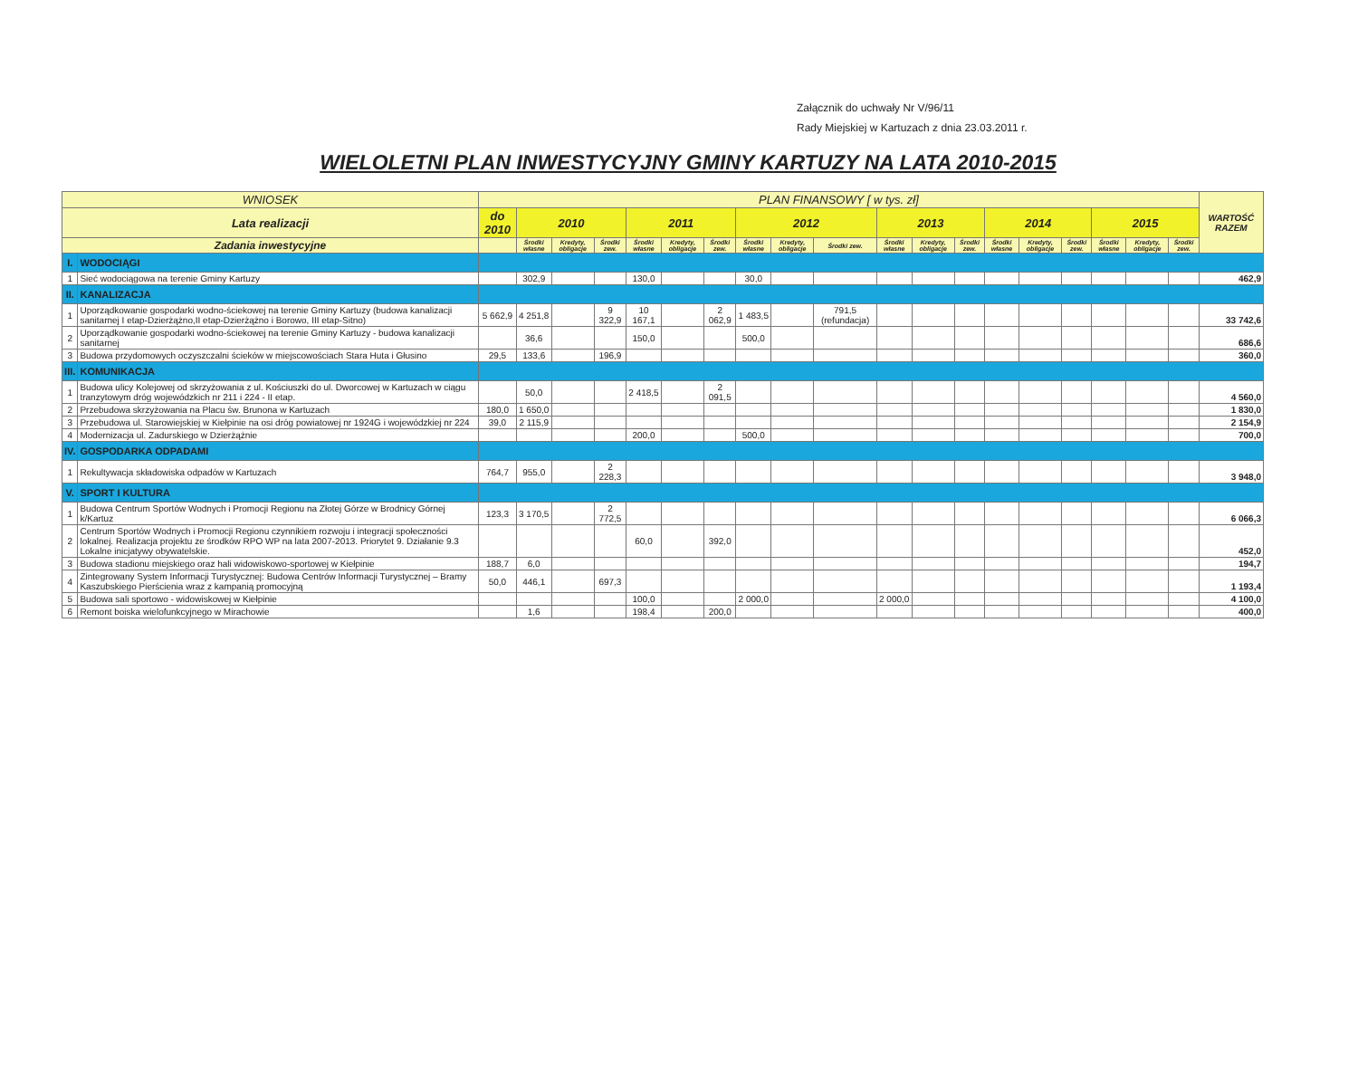Załącznik do uchwały Nr V/96/11
Rady Miejskiej w Kartuzach z dnia 23.03.2011 r.
WIELOLETNI PLAN INWESTYCYJNY GMINY KARTUZY NA LATA 2010-2015
| WNIOSEK | | PLAN FINANSOWY [ w tys. zł] | | | | | | | | | | | | | | | | | | | WARTOŚĆ RAZEM |
| --- | --- | --- | --- | --- | --- | --- | --- | --- | --- | --- | --- | --- | --- | --- | --- | --- | --- | --- | --- | --- | --- |
| Lata realizacji | | do 2010 | 2010 | | | 2011 | | | 2012 | | | 2013 | | | 2014 | | | 2015 | | | |
| Zadania inwestycyjne | | | Środki własne | Kredyty, obligacje | Środki zew. | Środki własne | Kredyty, obligacje | Środki zew. | Środki własne | Kredyty, obligacje | Środki zew. | Środki własne | Kredyty, obligacje | Środki zew. | Środki własne | Kredyty, obligacje | Środki zew. | Środki własne | Kredyty, obligacje | Środki zew. | |
| I. | WODOCIĄGI | | | | | | | | | | | | | | | | | | | | |
| 1 | Sieć wodociągowa na terenie Gminy Kartuzy | | 302,9 | | | 130,0 | | | 30,0 | | | | | | | | | | | | 462,9 |
| II. | KANALIZACJA | | | | | | | | | | | | | | | | | | | | |
| 1 | Uporządkowanie gospodarki wodno-ściekowej na terenie Gminy Kartuzy (budowa kanalizacji sanitarnej I etap-Dzierżążno,II etap-Dzierżążno i Borowo, III etap-Sitno) | 5 662,9 | 4 251,8 | | 9 322,9 | 10 167,1 | | 2 062,9 | 1 483,5 | | 791,5 (refundacja) | | | | | | | | | | 33 742,6 |
| 2 | Uporządkowanie gospodarki wodno-ściekowej na terenie Gminy Kartuzy - budowa kanalizacji sanitarnej | | 36,6 | | | 150,0 | | | 500,0 | | | | | | | | | | | | 686,6 |
| 3 | Budowa przydomowych oczyszczalni ścieków w miejscowościach Stara Huta i Głusino | 29,5 | 133,6 | | 196,9 | | | | | | | | | | | | | | | | 360,0 |
| III. | KOMUNIKACJA | | | | | | | | | | | | | | | | | | | | |
| 1 | Budowa ulicy Kolejowej od skrzyżowania z ul. Kościuszki do ul. Dworcowej w Kartuzach w ciągu tranzytowym dróg wojewódzkich nr 211 i 224 - II etap. | | 50,0 | | | 2 418,5 | | 2 091,5 | | | | | | | | | | | | | 4 560,0 |
| 2 | Przebudowa skrzyżowania na Placu św. Brunona w Kartuzach | 180,0 | 1 650,0 | | | | | | | | | | | | | | | | | | 1 830,0 |
| 3 | Przebudowa ul. Starowiejskiej w Kiełpinie na osi dróg powiatowej nr 1924G i wojewódzkiej nr 224 | 39,0 | 2 115,9 | | | | | | | | | | | | | | | | | | 2 154,9 |
| 4 | Modernizacja ul. Zadurskiego w Dzierżążnie | | | | | 200,0 | | | 500,0 | | | | | | | | | | | | 700,0 |
| IV. | GOSPODARKA ODPADAMI | | | | | | | | | | | | | | | | | | | | |
| 1 | Rekultywacja składowiska odpadów w Kartuzach | 764,7 | 955,0 | | 2 228,3 | | | | | | | | | | | | | | | | 3 948,0 |
| V. | SPORT I KULTURA | | | | | | | | | | | | | | | | | | | | |
| 1 | Budowa Centrum Sportów Wodnych i Promocji Regionu na Złotej Górze w Brodnicy Górnej k/Kartuz | 123,3 | 3 170,5 | | 2 772,5 | | | | | | | | | | | | | | | | 6 066,3 |
| 2 | Centrum Sportów Wodnych i Promocji Regionu czynnikiem rozwoju i integracji społeczności lokalnej. Realizacja projektu ze środków RPO WP na lata 2007-2013. Priorytet 9. Działanie 9.3 Lokalne inicjatywy obywatelskie. | | | | | 60,0 | | 392,0 | | | | | | | | | | | | | 452,0 |
| 3 | Budowa stadionu miejskiego oraz hali widowiskowo-sportowej w Kiełpinie | 188,7 | 6,0 | | | | | | | | | | | | | | | | | | 194,7 |
| 4 | Zintegrowany System Informacji Turystycznej: Budowa Centrów Informacji Turystycznej – Bramy Kaszubskiego Pierścienia wraz z kampanią promocyjną | 50,0 | 446,1 | | 697,3 | | | | | | | | | | | | | | | | 1 193,4 |
| 5 | Budowa sali sportowo - widowiskowej w Kiełpinie | | | | | 100,0 | | | 2 000,0 | | | 2 000,0 | | | | | | | | | 4 100,0 |
| 6 | Remont boiska wielofunkcyjnego w Mirachowie | | 1,6 | | | 198,4 | | 200,0 | | | | | | | | | | | | | 400,0 |